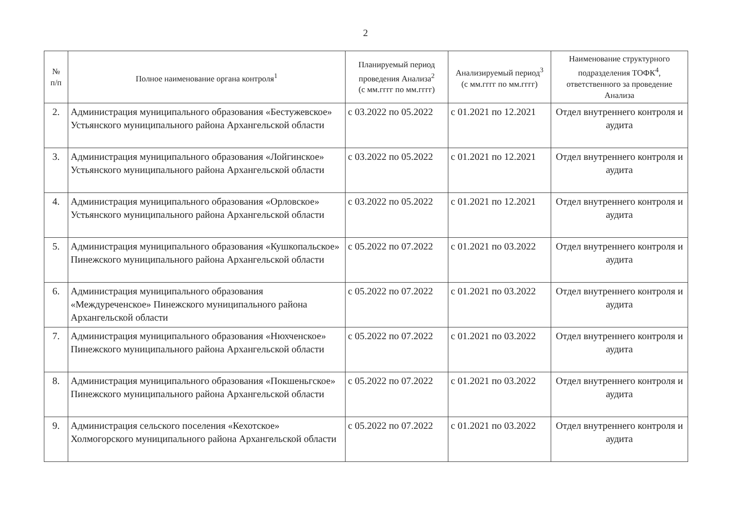2
| № п/п | Полное наименование органа контроля<sup>1</sup> | Планируемый период проведения Анализа<sup>2</sup> (с мм.гггг по мм.гггг) | Анализируемый период<sup>3</sup> (с мм.гггг по мм.гггг) | Наименование структурного подразделения ТОФК<sup>4</sup>, ответственного за проведение Анализа |
| --- | --- | --- | --- | --- |
| 2. | Администрация муниципального образования «Бестужевское» Устьянского муниципального района Архангельской области | с 03.2022 по 05.2022 | с 01.2021 по 12.2021 | Отдел внутреннего контроля и аудита |
| 3. | Администрация муниципального образования «Лойгинское» Устьянского муниципального района Архангельской области | с 03.2022 по 05.2022 | с 01.2021 по 12.2021 | Отдел внутреннего контроля и аудита |
| 4. | Администрация муниципального образования «Орловское» Устьянского муниципального района Архангельской области | с 03.2022 по 05.2022 | с 01.2021 по 12.2021 | Отдел внутреннего контроля и аудита |
| 5. | Администрация муниципального образования «Кушкопальское» Пинежского муниципального района Архангельской области | с 05.2022 по 07.2022 | с 01.2021 по 03.2022 | Отдел внутреннего контроля и аудита |
| 6. | Администрация муниципального образования «Междуреченское» Пинежского муниципального района Архангельской области | с 05.2022 по 07.2022 | с 01.2021 по 03.2022 | Отдел внутреннего контроля и аудита |
| 7. | Администрация муниципального образования «Нюхченское» Пинежского муниципального района Архангельской области | с 05.2022 по 07.2022 | с 01.2021 по 03.2022 | Отдел внутреннего контроля и аудита |
| 8. | Администрация муниципального образования «Покшеньгское» Пинежского муниципального района Архангельской области | с 05.2022 по 07.2022 | с 01.2021 по 03.2022 | Отдел внутреннего контроля и аудита |
| 9. | Администрация сельского поселения «Кехотское» Холмогорского муниципального района Архангельской области | с 05.2022 по 07.2022 | с 01.2021 по 03.2022 | Отдел внутреннего контроля и аудита |